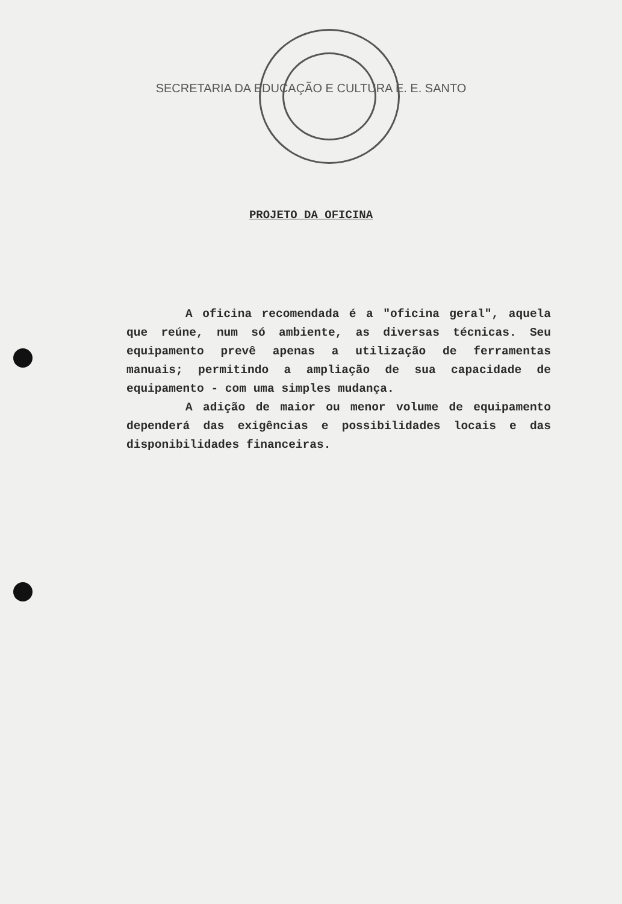SECRETARIA DA EDUCAÇÃO E CULTURA E. E. SANTO
PROJETO DA OFICINA
A oficina recomendada é a "oficina geral", aquela que reúne, num só ambiente, as diversas técnicas. Seu equipamento prevê apenas a utilização de ferramentas manuais; permitindo a ampliação de sua capacidade de equipamento - com uma simples mudança.
A adição de maior ou menor volume de equipamento dependerá das exigências e possibilidades locais e das disponibilidades financeiras.